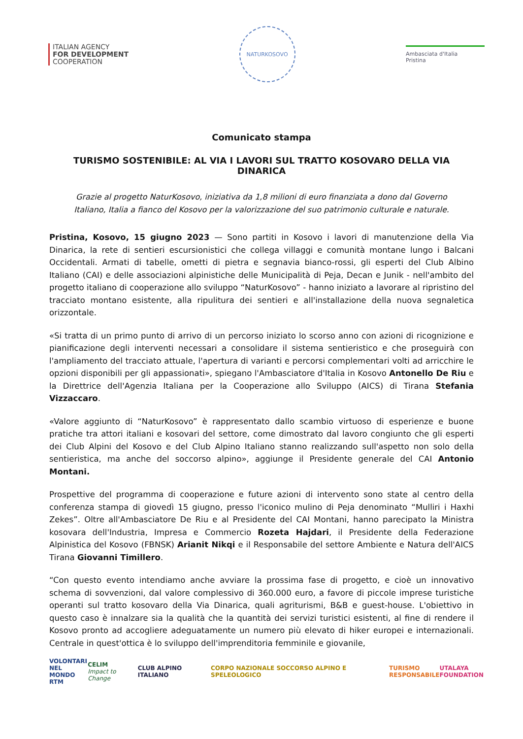ITALIAN AGENCY
FOR DEVELOPMENT
COOPERATION
NATURKOSOVO
Ambasciata d'Italia
Pristina
Comunicato stampa
TURISMO SOSTENIBILE: AL VIA I LAVORI SUL TRATTO KOSOVARO DELLA VIA DINARICA
Grazie al progetto NaturKosovo, iniziativa da 1,8 milioni di euro finanziata a dono dal Governo Italiano, Italia a fianco del Kosovo per la valorizzazione del suo patrimonio culturale e naturale.
Pristina, Kosovo, 15 giugno 2023 — Sono partiti in Kosovo i lavori di manutenzione della Via Dinarica, la rete di sentieri escursionistici che collega villaggi e comunità montane lungo i Balcani Occidentali. Armati di tabelle, ometti di pietra e segnavia bianco-rossi, gli esperti del Club Albino Italiano (CAI) e delle associazioni alpinistiche delle Municipalità di Peja, Decan e Junik - nell'ambito del progetto italiano di cooperazione allo sviluppo “NaturKosovo” - hanno iniziato a lavorare al ripristino del tracciato montano esistente, alla ripulitura dei sentieri e all'installazione della nuova segnaletica orizzontale.
«Si tratta di un primo punto di arrivo di un percorso iniziato lo scorso anno con azioni di ricognizione e pianificazione degli interventi necessari a consolidare il sistema sentieristico e che proseguirà con l'ampliamento del tracciato attuale, l'apertura di varianti e percorsi complementari volti ad arricchire le opzioni disponibili per gli appassionati», spiegano l'Ambasciatore d'Italia in Kosovo Antonello De Riu e la Direttrice dell'Agenzia Italiana per la Cooperazione allo Sviluppo (AICS) di Tirana Stefania Vizzaccaro.
«Valore aggiunto di “NaturKosovo” è rappresentato dallo scambio virtuoso di esperienze e buone pratiche tra attori italiani e kosovari del settore, come dimostrato dal lavoro congiunto che gli esperti dei Club Alpini del Kosovo e del Club Alpino Italiano stanno realizzando sull'aspetto non solo della sentieristica, ma anche del soccorso alpino», aggiunge il Presidente generale del CAI Antonio Montani.
Prospettive del programma di cooperazione e future azioni di intervento sono state al centro della conferenza stampa di giovedì 15 giugno, presso l'iconico mulino di Peja denominato “Mulliri i Haxhi Zekes”. Oltre all'Ambasciatore De Riu e al Presidente del CAI Montani, hanno parecipato la Ministra kosovara dell'Industria, Impresa e Commercio Rozeta Hajdari, il Presidente della Federazione Alpinistica del Kosovo (FBNSK) Arianit Nikqi e il Responsabile del settore Ambiente e Natura dell'AICS Tirana Giovanni Timillero.
“Con questo evento intendiamo anche avviare la prossima fase di progetto, e cioè un innovativo schema di sovvenzioni, dal valore complessivo di 360.000 euro, a favore di piccole imprese turistiche operanti sul tratto kosovaro della Via Dinarica, quali agriturismi, B&B e guest-house. L'obiettivo in questo caso è innalzare sia la qualità che la quantità dei servizi turistici esistenti, al fine di rendere il Kosovo pronto ad accogliere adeguatamente un numero più elevato di hiker europei e internazionali. Centrale in quest'ottica è lo sviluppo dell'imprenditoria femminile e giovanile,
VOLONTARI
NEL MONDO
RTM
CELIM
Impact to Change
CLUB ALPINO ITALIANO
CORPO NAZIONALE SOCCORSO ALPINO E SPELEOLOGICO
TURISMO
RESPONSABILE
UTALAYA
FOUNDATION